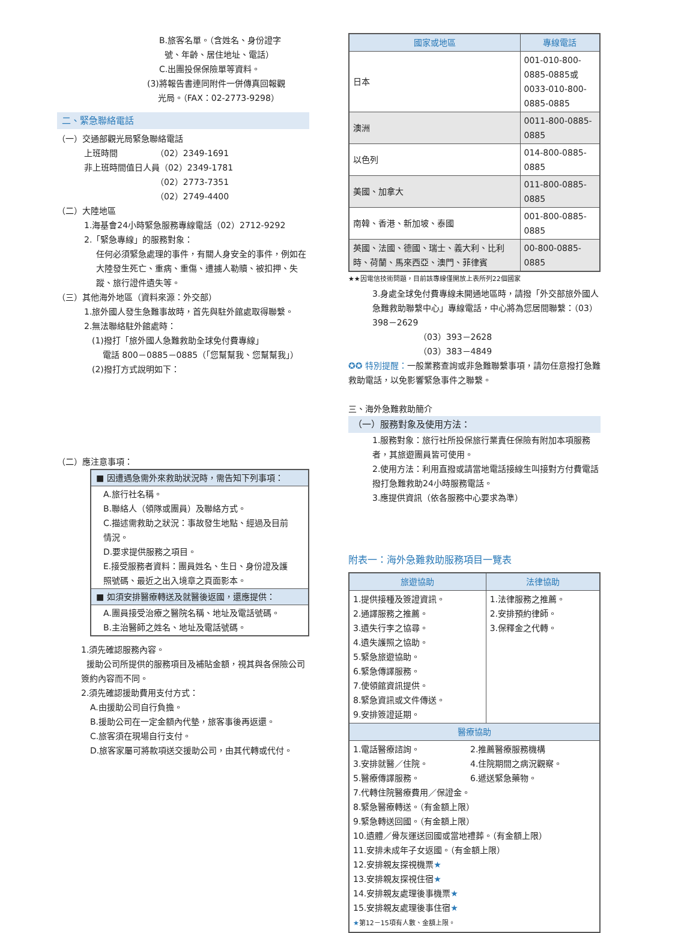B.旅客名單。（含姓名、身份證字
號、年齡、居住地址、電話）
C.出團投保保險單等資料。
(3)將報告書連同附件一併傳真回報觀
光局。（FAX：02-2773-9298）
二、緊急聯絡電話
（一）交通部觀光局緊急聯絡電話
上班時間　　　　　（02）2349-1691
非上班時間值日人員（02）2349-1781
　　　　　　　　　（02）2773-7351
　　　　　　　　　（02）2749-4400
（二）大陸地區
1.海基會24小時緊急服務專線電話（02）2712-9292
2.「緊急專線」的服務對象：
任何必須緊急處理的事件，有關人身安全的事件，例如在大陸發生死亡、重病、重傷、遭擄人勒贖、被扣押、失蹤、旅行證件遺失等。
（三）其他海外地區（資料來源：外交部）
1.旅外國人發生急難事故時，首先與駐外館處取得聯繫。
2.無法聯絡駐外館處時：
(1)撥打「旅外國人急難救助全球免付費專線」
電話 800－0885－0885（「您幫幫我、您幫幫我」）
(2)撥打方式說明如下：
（二）應注意事項：
■ 因遭遇急需外來救助狀況時，需告知下列事項：
A.旅行社名稱。
B.聯絡人（領隊或團員）及聯絡方式。
C.描述需救助之狀況：事故發生地點、經過及目前情況。
D.要求提供服務之項目。
E.接受服務者資料：團員姓名、生日、身份證及護照號碼、最近之出入境章之頁面影本。
■ 如須安排醫療轉送及就醫後返國，還應提供：
A.團員接受治療之醫院名稱、地址及電話號碼。
B.主治醫師之姓名、地址及電話號碼。
1.須先確認服務內容。
援助公司所提供的服務項目及補貼金額，視其與各保險公司簽約內容而不同。
2.須先確認援助費用支付方式：
A.由援助公司自行負擔。
B.援助公司在一定金額內代墊，旅客事後再返還。
C.旅客須在現場自行支付。
D.旅客家屬可將款項送交援助公司，由其代轉或代付。
| 國家或地區 | 專線電話 |
| --- | --- |
| 日本 | 001-010-800-0885-0885或 0033-010-800-0885-0885 |
| 澳洲 | 0011-800-0885-0885 |
| 以色列 | 014-800-0885-0885 |
| 美國、加拿大 | 011-800-0885-0885 |
| 南韓、香港、新加坡、泰國 | 001-800-0885-0885 |
| 英國、法國、德國、瑞士、義大利、比利時、荷蘭、馬來西亞、澳門、菲律賓 | 00-800-0885-0885 |
★★因電信技術問題，目前該專線僅開放上表所列22個國家
3.身處全球免付費專線未開通地區時，請撥「外交部旅外國人急難救助聯繫中心」專線電話，中心將為您居間聯繫：（03）398－2629
　　　　　　（03）393－2628
　　　　　　（03）383－4849
✪✪ 特別提醒：一般業務查詢或非急難聯繫事項，請勿任意撥打急難救助電話，以免影響緊急事件之聯繫。
三、海外急難救助簡介
（一）服務對象及使用方法：
1.服務對象：旅行社所投保旅行業責任保險有附加本項服務者，其旅遊團員皆可使用。
2.使用方法：利用直撥或請當地電話接線生叫接對方付費電話撥打急難救助24小時服務電話。
3.應提供資訊（依各服務中心要求為準）
附表一：海外急難救助服務項目一覽表
| 旅遊協助 | 法律協助 |
| --- | --- |
| 1.提供接種及簽證資訊。 2.通譯服務之推薦。 3.遺失行李之協尋。 4.遺失護照之協助。 5.緊急旅遊協助。 6.緊急傳譯服務。 7.使領館資訊提供。 8.緊急資訊或文件傳送。 9.安排簽證延期。 | 1.法律服務之推薦。 2.安排預約律師。 3.保釋金之代轉。 |
| 醫療協助 | |
| 1.電話醫療諮詢。 2.推薦醫療服務機構 3.安排就醫／住院。 4.住院期間之病況觀察。 5.醫療傳譯服務。 6.遞送緊急藥物。 7.代轉住院醫療費用／保證金。 8.緊急醫療轉送。（有金額上限） 9.緊急轉送回國。（有金額上限） 10.遺體／骨灰運送回國或當地禮葬。（有金額上限） 11.安排未成年子女返國。（有金額上限） 12.安排親友探視機票 ★ 13.安排親友探視住宿 ★ 14.安排親友處理後事機票 ★ 15.安排親友處理後事住宿 ★ ★ 第12－15項有人數、金額上限。 | |